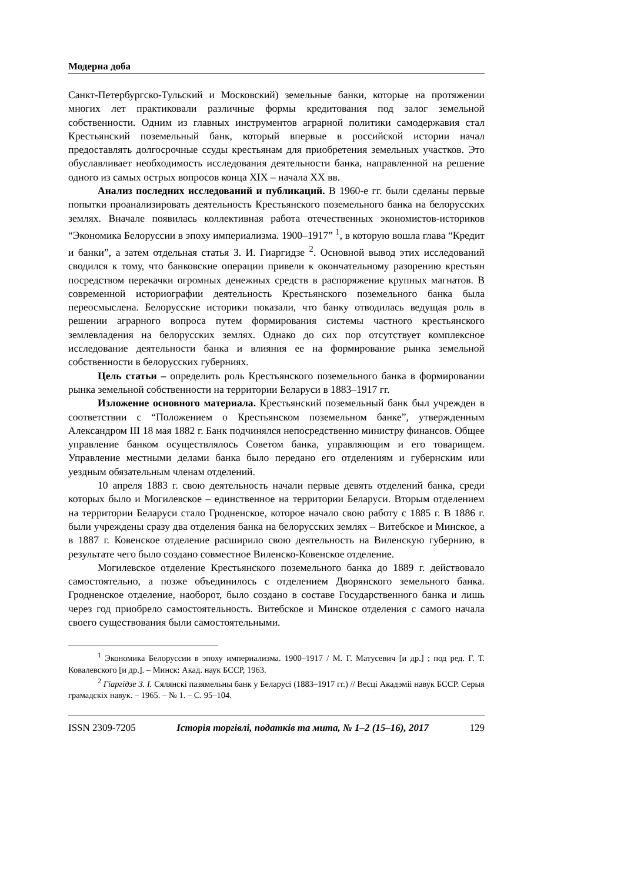Модерна доба
Санкт-Петербургско-Тульский и Московский) земельные банки, которые на протяжении многих лет практиковали различные формы кредитования под залог земельной собственности. Одним из главных инструментов аграрной политики самодержавия стал Крестьянский поземельный банк, который впервые в российской истории начал предоставлять долгосрочные ссуды крестьянам для приобретения земельных участков. Это обуславливает необходимость исследования деятельности банка, направленной на решение одного из самых острых вопросов конца XIX – начала XX вв.
Анализ последних исследований и публикаций. В 1960-е гг. были сделаны первые попытки проанализировать деятельность Крестьянского поземельного банка на белорусских землях. Вначале появилась коллективная работа отечественных экономистов-историков “Экономика Белоруссии в эпоху империализма. 1900–1917” <sup>1</sup>, в которую вошла глава “Кредит и банки”, а затем отдельная статья З. И. Гиаргидзе <sup>2</sup>. Основной вывод этих исследований сводился к тому, что банковские операции привели к окончательному разорению крестьян посредством перекачки огромных денежных средств в распоряжение крупных магнатов. В современной историографии деятельность Крестьянского поземельного банка была переосмыслена. Белорусские историки показали, что банку отводилась ведущая роль в решении аграрного вопроса путем формирования системы частного крестьянского землевладения на белорусских землях. Однако до сих пор отсутствует комплексное исследование деятельности банка и влияния ее на формирование рынка земельной собственности в белорусских губерниях.
Цель статьи – определить роль Крестьянского поземельного банка в формировании рынка земельной собственности на территории Беларуси в 1883–1917 гг.
Изложение основного материала. Крестьянский поземельный банк был учрежден в соответствии с “Положением о Крестьянском поземельном банке”, утвержденным Александром III 18 мая 1882 г. Банк подчинялся непосредственно министру финансов. Общее управление банком осуществлялось Советом банка, управляющим и его товарищем. Управление местными делами банка было передано его отделениям и губернским или уездным обязательным членам отделений.
10 апреля 1883 г. свою деятельность начали первые девять отделений банка, среди которых было и Могилевское – единственное на территории Беларуси. Вторым отделением на территории Беларуси стало Гродненское, которое начало свою работу с 1885 г. В 1886 г. были учреждены сразу два отделения банка на белорусских землях – Витебское и Минское, а в 1887 г. Ковенское отделение расширило свою деятельность на Виленскую губернию, в результате чего было создано совместное Виленско-Ковенское отделение.
Могилевское отделение Крестьянского поземельного банка до 1889 г. действовало самостоятельно, а позже объединилось с отделением Дворянского земельного банка. Гродненское отделение, наоборот, было создано в составе Государственного банка и лишь через год приобрело самостоятельность. Витебское и Минское отделения с самого начала своего существования были самостоятельными.
<sup>1</sup> Экономика Белоруссии в эпоху империализма. 1900–1917 / М. Г. Матусевич [и др.] ; под ред. Г. Т. Ковалевского [и др.]. – Минск: Акад. наук БССР, 1963.
<sup>2</sup> Гіаргідзе З. І. Сялянскі пазямельны банк у Беларусі (1883–1917 гг.) // Весці Акадэміі навук БССР. Серыя грамадскіх навук. – 1965. – № 1. – С. 95–104.
ISSN 2309-7205 Історія торгівлі, податків та мита, № 1–2 (15–16), 2017 129